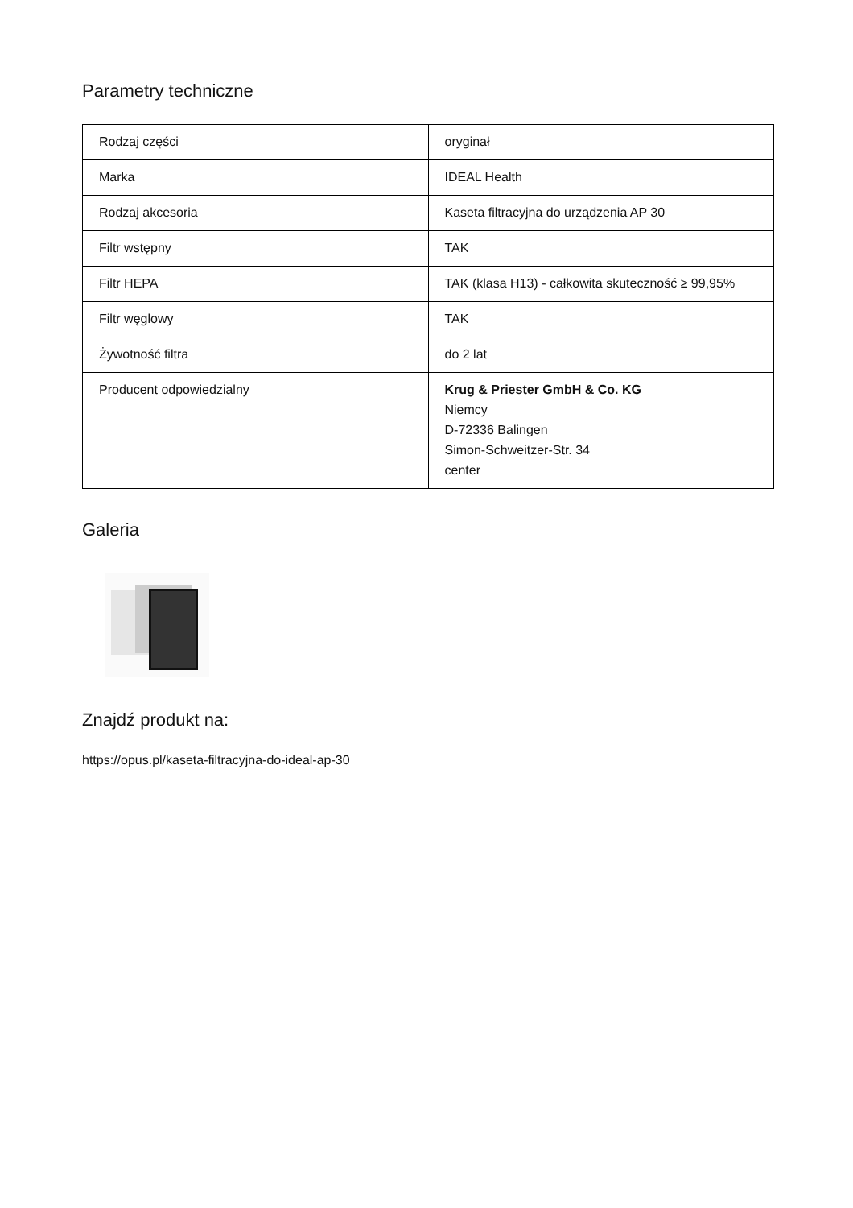Parametry techniczne
| Rodzaj części | oryginał |
| Marka | IDEAL Health |
| Rodzaj akcesoria | Kaseta filtracyjna do urządzenia AP 30 |
| Filtr wstępny | TAK |
| Filtr HEPA | TAK (klasa H13) - całkowita skuteczność ≥ 99,95% |
| Filtr węglowy | TAK |
| Żywotność filtra | do 2 lat |
| Producent odpowiedzialny | Krug & Priester GmbH & Co. KG Niemcy D-72336 Balingen Simon-Schweitzer-Str. 34 center |
Galeria
Znajdź produkt na:
https://opus.pl/kaseta-filtracyjna-do-ideal-ap-30